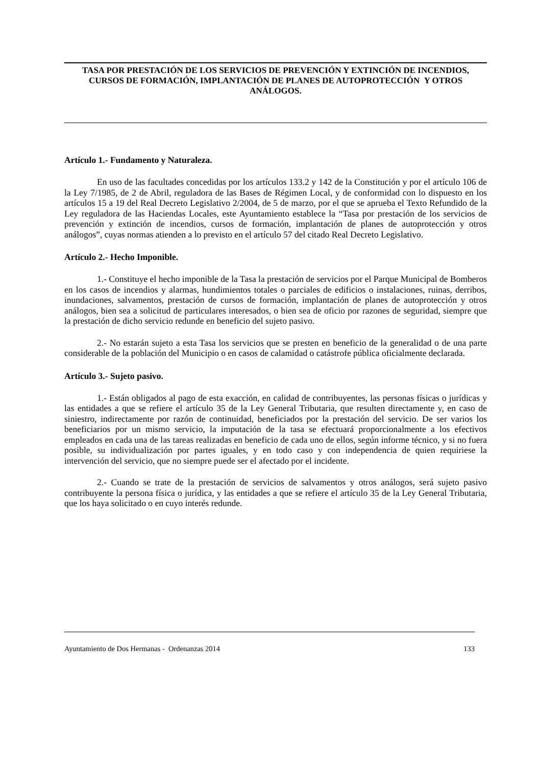TASA POR PRESTACIÓN DE LOS SERVICIOS DE PREVENCIÓN Y EXTINCIÓN DE INCENDIOS, CURSOS DE FORMACIÓN, IMPLANTACIÓN DE PLANES DE AUTOPROTECCIÓN Y OTROS ANÁLOGOS.
Artículo 1.- Fundamento y Naturaleza.
En uso de las facultades concedidas por los artículos 133.2 y 142 de la Constitución y por el artículo 106 de la Ley 7/1985, de 2 de Abril, reguladora de las Bases de Régimen Local, y de conformidad con lo dispuesto en los artículos 15 a 19 del Real Decreto Legislativo 2/2004, de 5 de marzo, por el que se aprueba el Texto Refundido de la Ley reguladora de las Haciendas Locales, este Ayuntamiento establece la “Tasa por prestación de los servicios de prevención y extinción de incendios, cursos de formación, implantación de planes de autoprotección y otros análogos”, cuyas normas atienden a lo previsto en el artículo 57 del citado Real Decreto Legislativo.
Artículo 2.- Hecho Imponible.
1.- Constituye el hecho imponible de la Tasa la prestación de servicios por el Parque Municipal de Bomberos en los casos de incendios y alarmas, hundimientos totales o parciales de edificios o instalaciones, ruinas, derribos, inundaciones, salvamentos, prestación de cursos de formación, implantación de planes de autoprotección y otros análogos, bien sea a solicitud de particulares interesados, o bien sea de oficio por razones de seguridad, siempre que la prestación de dicho servicio redunde en beneficio del sujeto pasivo.
2.- No estarán sujeto a esta Tasa los servicios que se presten en beneficio de la generalidad o de una parte considerable de la población del Municipio o en casos de calamidad o catástrofe pública oficialmente declarada.
Artículo 3.- Sujeto pasivo.
1.- Están obligados al pago de esta exacción, en calidad de contribuyentes, las personas físicas o jurídicas y las entidades a que se refiere el artículo 35 de la Ley General Tributaria, que resulten directamente y, en caso de siniestro, indirectamente por razón de continuidad, beneficiados por la prestación del servicio. De ser varios los beneficiarios por un mismo servicio, la imputación de la tasa se efectuará proporcionalmente a los efectivos empleados en cada una de las tareas realizadas en beneficio de cada uno de ellos, según informe técnico, y si no fuera posible, su individualización por partes iguales, y en todo caso y con independencia de quien requiriese la intervención del servicio, que no siempre puede ser el afectado por el incidente.
2.- Cuando se trate de la prestación de servicios de salvamentos y otros análogos, será sujeto pasivo contribuyente la persona física o jurídica, y las entidades a que se refiere el artículo 35 de la Ley General Tributaria, que los haya solicitado o en cuyo interés redunde.
Ayuntamiento de Dos Hermanas - Ordenanzas 2014 133